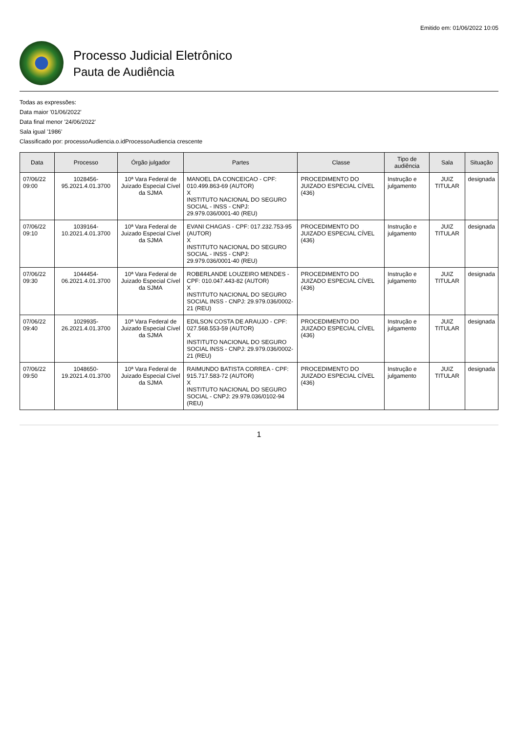Emitido em: 01/06/2022 10:05
Processo Judicial Eletrônico
Pauta de Audiência
Todas as expressões:
Data maior '01/06/2022'
Data final menor '24/06/2022'
Sala igual '1986'
Classificado por: processoAudiencia.o.idProcessoAudiencia crescente
| Data | Processo | Órgão julgador | Partes | Classe | Tipo de audiência | Sala | Situação |
| --- | --- | --- | --- | --- | --- | --- | --- |
| 07/06/22 09:00 | 1028456-95.2021.4.01.3700 | 10ª Vara Federal de Juizado Especial Cível da SJMA | MANOEL DA CONCEICAO - CPF: 010.499.863-69 (AUTOR) X INSTITUTO NACIONAL DO SEGURO SOCIAL - INSS - CNPJ: 29.979.036/0001-40 (REU) | PROCEDIMENTO DO JUIZADO ESPECIAL CÍVEL (436) | Instrução e julgamento | JUIZ TITULAR | designada |
| 07/06/22 09:10 | 1039164-10.2021.4.01.3700 | 10ª Vara Federal de Juizado Especial Cível da SJMA | EVANI CHAGAS - CPF: 017.232.753-95 (AUTOR) X INSTITUTO NACIONAL DO SEGURO SOCIAL - INSS - CNPJ: 29.979.036/0001-40 (REU) | PROCEDIMENTO DO JUIZADO ESPECIAL CÍVEL (436) | Instrução e julgamento | JUIZ TITULAR | designada |
| 07/06/22 09:30 | 1044454-06.2021.4.01.3700 | 10ª Vara Federal de Juizado Especial Cível da SJMA | ROBERLANDE LOUZEIRO MENDES - CPF: 010.047.443-82 (AUTOR) X INSTITUTO NACIONAL DO SEGURO SOCIAL INSS - CNPJ: 29.979.036/0002-21 (REU) | PROCEDIMENTO DO JUIZADO ESPECIAL CÍVEL (436) | Instrução e julgamento | JUIZ TITULAR | designada |
| 07/06/22 09:40 | 1029935-26.2021.4.01.3700 | 10ª Vara Federal de Juizado Especial Cível da SJMA | EDILSON COSTA DE ARAUJO - CPF: 027.568.553-59 (AUTOR) X INSTITUTO NACIONAL DO SEGURO SOCIAL INSS - CNPJ: 29.979.036/0002-21 (REU) | PROCEDIMENTO DO JUIZADO ESPECIAL CÍVEL (436) | Instrução e julgamento | JUIZ TITULAR | designada |
| 07/06/22 09:50 | 1048650-19.2021.4.01.3700 | 10ª Vara Federal de Juizado Especial Cível da SJMA | RAIMUNDO BATISTA CORREA - CPF: 915.717.583-72 (AUTOR) X INSTITUTO NACIONAL DO SEGURO SOCIAL - CNPJ: 29.979.036/0102-94 (REU) | PROCEDIMENTO DO JUIZADO ESPECIAL CÍVEL (436) | Instrução e julgamento | JUIZ TITULAR | designada |
1